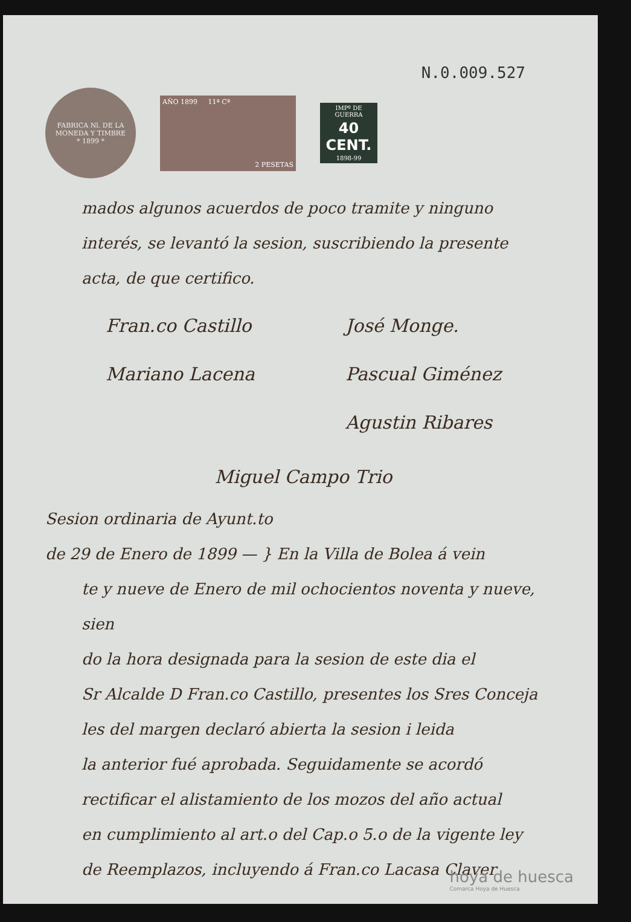N.0.009.527
FABRICA Nl. DE LA MONEDA Y TIMBRE
* 1899 *
AÑO 1899 11ª Cª
2 PESETAS
IMPº DE GUERRA
40
CENT.
1898-99
mados algunos acuerdos de poco tramite y ninguno
interés, se levantó la sesion, suscribiendo la presente
acta, de que certifico.
Fran.co Castillo
Mariano Lacena
José Monge.
Pascual Giménez
Agustin Ribares
Miguel Campo Trio
Sesion ordinaria de Ayunt.to
de 29 de Enero de 1899 — } En la Villa de Bolea á vein
te y nueve de Enero de mil ochocientos noventa y nueve, sien
do la hora designada para la sesion de este dia el
Sr Alcalde D Fran.co Castillo, presentes los Sres Conceja
les del margen declaró abierta la sesion i leida
la anterior fué aprobada. Seguidamente se acordó
rectificar el alistamiento de los mozos del año actual
en cumplimiento al art.o del Cap.o 5.o de la vigente ley
de Reemplazos, incluyendo á Fran.co Lacasa Claver
hoya de huesca
Comarca Hoya de Huesca